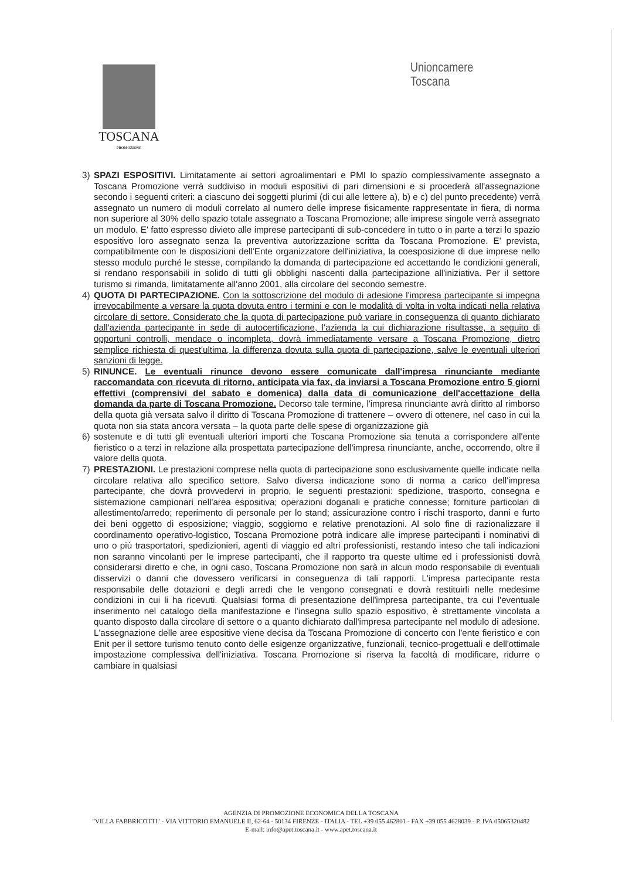TOSCANA
PROMOZIONE
Unioncamere
Toscana
3) SPAZI ESPOSITIVI. Limitatamente ai settori agroalimentari e PMI lo spazio complessivamente assegnato a Toscana Promozione verrà suddiviso in moduli espositivi di pari dimensioni e si procederà all'assegnazione secondo i seguenti criteri: a ciascuno dei soggetti plurimi (di cui alle lettere a), b) e c) del punto precedente) verrà assegnato un numero di moduli correlato al numero delle imprese fisicamente rappresentate in fiera, di norma non superiore al 30% dello spazio totale assegnato a Toscana Promozione; alle imprese singole verrà assegnato un modulo. E' fatto espresso divieto alle imprese partecipanti di sub-concedere in tutto o in parte a terzi lo spazio espositivo loro assegnato senza la preventiva autorizzazione scritta da Toscana Promozione. E' prevista, compatibilmente con le disposizioni dell'Ente organizzatore dell'iniziativa, la coesposizione di due imprese nello stesso modulo purché le stesse, compilando la domanda di partecipazione ed accettando le condizioni generali, si rendano responsabili in solido di tutti gli obblighi nascenti dalla partecipazione all'iniziativa. Per il settore turismo si rimanda, limitatamente all'anno 2001, alla circolare del secondo semestre.
4) QUOTA DI PARTECIPAZIONE. Con la sottoscrizione del modulo di adesione l'impresa partecipante si impegna irrevocabilmente a versare la quota dovuta entro i termini e con le modalità di volta in volta indicati nella relativa circolare di settore. Considerato che la quota di partecipazione può variare in conseguenza di quanto dichiarato dall'azienda partecipante in sede di autocertificazione, l'azienda la cui dichiarazione risultasse, a seguito di opportuni controlli, mendace o incompleta, dovrà immediatamente versare a Toscana Promozione, dietro semplice richiesta di quest'ultima, la differenza dovuta sulla quota di partecipazione, salve le eventuali ulteriori sanzioni di legge.
5) RINUNCE. Le eventuali rinunce devono essere comunicate dall'impresa rinunciante mediante raccomandata con ricevuta di ritorno, anticipata via fax, da inviarsi a Toscana Promozione entro 5 giorni effettivi (comprensivi del sabato e domenica) dalla data di comunicazione dell'accettazione della domanda da parte di Toscana Promozione. Decorso tale termine, l'impresa rinunciante avrà diritto al rimborso della quota già versata salvo il diritto di Toscana Promozione di trattenere – ovvero di ottenere, nel caso in cui la quota non sia stata ancora versata – la quota parte delle spese di organizzazione già
6) sostenute e di tutti gli eventuali ulteriori importi che Toscana Promozione sia tenuta a corrispondere all'ente fieristico o a terzi in relazione alla prospettata partecipazione dell'impresa rinunciante, anche, occorrendo, oltre il valore della quota.
7) PRESTAZIONI. Le prestazioni comprese nella quota di partecipazione sono esclusivamente quelle indicate nella circolare relativa allo specifico settore. Salvo diversa indicazione sono di norma a carico dell'impresa partecipante, che dovrà provvedervi in proprio, le seguenti prestazioni: spedizione, trasporto, consegna e sistemazione campionari nell'area espositiva; operazioni doganali e pratiche connesse; forniture particolari di allestimento/arredo; reperimento di personale per lo stand; assicurazione contro i rischi trasporto, danni e furto dei beni oggetto di esposizione; viaggio, soggiorno e relative prenotazioni. Al solo fine di razionalizzare il coordinamento operativo-logistico, Toscana Promozione potrà indicare alle imprese partecipanti i nominativi di uno o più trasportatori, spedizionieri, agenti di viaggio ed altri professionisti, restando inteso che tali indicazioni non saranno vincolanti per le imprese partecipanti, che il rapporto tra queste ultime ed i professionisti dovrà considerarsi diretto e che, in ogni caso, Toscana Promozione non sarà in alcun modo responsabile di eventuali disservizi o danni che dovessero verificarsi in conseguenza di tali rapporti. L'impresa partecipante resta responsabile delle dotazioni e degli arredi che le vengono consegnati e dovrà restituirli nelle medesime condizioni in cui li ha ricevuti. Qualsiasi forma di presentazione dell'impresa partecipante, tra cui l'eventuale inserimento nel catalogo della manifestazione e l'insegna sullo spazio espositivo, è strettamente vincolata a quanto disposto dalla circolare di settore o a quanto dichiarato dall'impresa partecipante nel modulo di adesione. L'assegnazione delle aree espositive viene decisa da Toscana Promozione di concerto con l'ente fieristico e con Enit per il settore turismo tenuto conto delle esigenze organizzative, funzionali, tecnico-progettuali e dell'ottimale impostazione complessiva dell'iniziativa. Toscana Promozione si riserva la facoltà di modificare, ridurre o cambiare in qualsiasi
AGENZIA DI PROMOZIONE ECONOMICA DELLA TOSCANA
"VILLA FABBRICOTTI" - VIA VITTORIO EMANUELE II, 62-64 - 50134 FIRENZE - ITALIA - TEL +39 055 462801 - FAX +39 055 4628039 - P. IVA 05065320482
E-mail: info@apet.toscana.it - www.apet.toscana.it